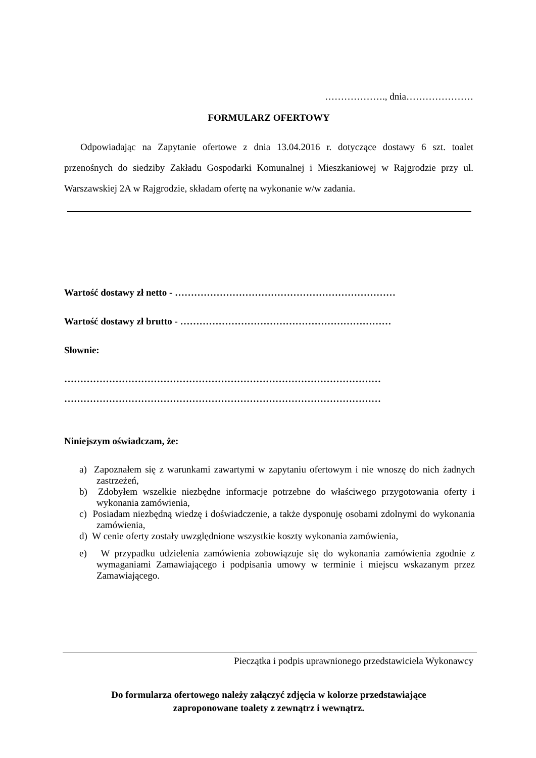………………., dnia…………………
FORMULARZ OFERTOWY
Odpowiadając na Zapytanie ofertowe z dnia 13.04.2016 r. dotyczące dostawy 6 szt. toalet przenośnych do siedziby Zakładu Gospodarki Komunalnej i Mieszkaniowej w Rajgrodzie przy ul. Warszawskiej 2A w Rajgrodzie, składam ofertę na wykonanie w/w zadania.
Wartość dostawy zł netto - ……………………………………………………………
Wartość dostawy zł brutto - …………………………………………………………
Słownie:
………………………………………………………………………………………
………………………………………………………………………………………
Niniejszym oświadczam, że:
a) Zapoznałem się z warunkami zawartymi w zapytaniu ofertowym i nie wnoszę do nich żadnych zastrzeżeń,
b) Zdobyłem wszelkie niezbędne informacje potrzebne do właściwego przygotowania oferty i wykonania zamówienia,
c) Posiadam niezbędną wiedzę i doświadczenie, a także dysponuję osobami zdolnymi do wykonania zamówienia,
d) W cenie oferty zostały uwzględnione wszystkie koszty wykonania zamówienia,
e) W przypadku udzielenia zamówienia zobowiązuje się do wykonania zamówienia zgodnie z wymaganiami Zamawiającego i podpisania umowy w terminie i miejscu wskazanym przez Zamawiającego.
Pieczątka i podpis uprawnionego przedstawiciela Wykonawcy
Do formularza ofertowego należy załączyć zdjęcia w kolorze przedstawiające
zaproponowane toalety z zewnątrz i wewnątrz.